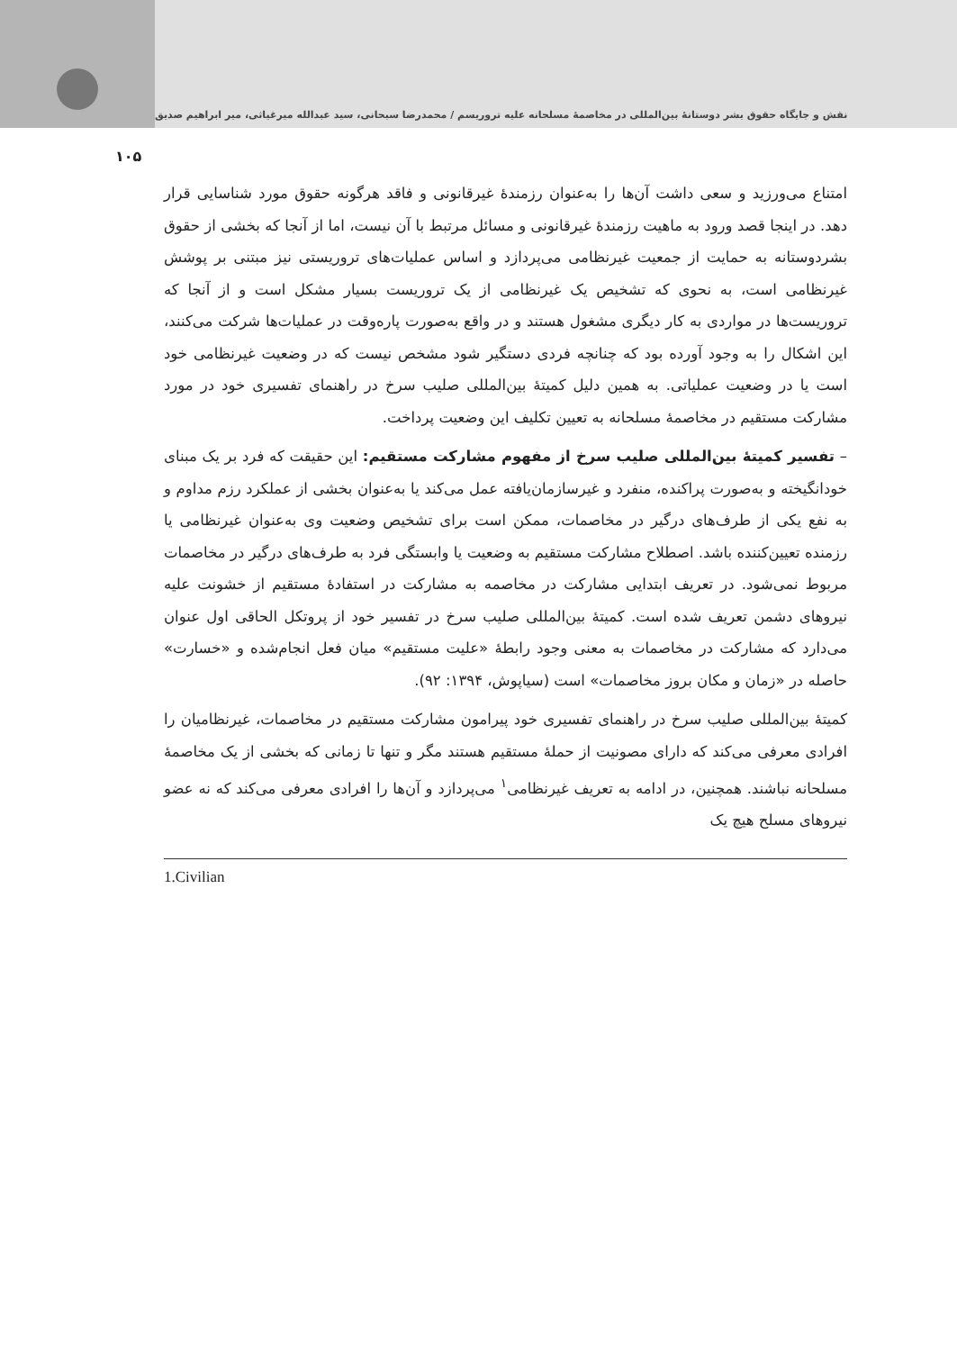نقش و جایگاه حقوق بشر دوستانهٔ بین‌المللی در مخاصمهٔ مسلحانه علیه تروریسم / محمدرضا سبحانی، سید عبدالله میرغیاثی، میر ابراهیم صدیق
۱۰۵
امتناع می‌ورزید و سعی داشت آن‌ها را به‌عنوان رزمندهٔ غیرقانونی و فاقد هرگونه حقوق مورد شناسایی قرار دهد. در اینجا قصد ورود به ماهیت رزمندهٔ غیرقانونی و مسائل مرتبط با آن نیست، اما از آنجا که بخشی از حقوق بشردوستانه به حمایت از جمعیت غیرنظامی می‌پردازد و اساس عملیات‌های تروریستی نیز مبتنی بر پوشش غیرنظامی است، به نحوی که تشخیص یک غیرنظامی از یک تروریست بسیار مشکل است و از آنجا که تروریست‌ها در مواردی به کار دیگری مشغول هستند و در واقع به‌صورت پاره‌وقت در عملیات‌ها شرکت می‌کنند، این اشکال را به وجود آورده بود که چنانچه فردی دستگیر شود مشخص نیست که در وضعیت غیرنظامی خود است یا در وضعیت عملیاتی. به همین دلیل کمیتهٔ بین‌المللی صلیب سرخ در راهنمای تفسیری خود در مورد مشارکت مستقیم در مخاصمهٔ مسلحانه به تعیین تکلیف این وضعیت پرداخت.
– تفسیر کمیتهٔ بین‌المللی صلیب سرخ از مفهوم مشارکت مستقیم: این حقیقت که فرد بر یک مبنای خودانگیخته و به‌صورت پراکنده، منفرد و غیرسازمان‌یافته عمل می‌کند یا به‌عنوان بخشی از عملکرد رزم مداوم و به نفع یکی از طرف‌های درگیر در مخاصمات، ممکن است برای تشخیص وضعیت وی به‌عنوان غیرنظامی یا رزمنده تعیین‌کننده باشد. اصطلاح مشارکت مستقیم به وضعیت یا وابستگی فرد به طرف‌های درگیر در مخاصمات مربوط نمی‌شود. در تعریف ابتدایی مشارکت در مخاصمه به مشارکت در استفادهٔ مستقیم از خشونت علیه نیروهای دشمن تعریف شده است. کمیتهٔ بین‌المللی صلیب سرخ در تفسیر خود از پروتکل الحاقی اول عنوان می‌دارد که مشارکت در مخاصمات به معنی وجود رابطهٔ «علیت مستقیم» میان فعل انجام‌شده و «خسارت» حاصله در «زمان و مکان بروز مخاصمات» است (سیاپوش، ۱۳۹۴: ۹۲).
کمیتهٔ بین‌المللی صلیب سرخ در راهنمای تفسیری خود پیرامون مشارکت مستقیم در مخاصمات، غیرنظامیان را افرادی معرفی می‌کند که دارای مصونیت از حملهٔ مستقیم هستند مگر و تنها تا زمانی که بخشی از یک مخاصمهٔ مسلحانه نباشند. همچنین، در ادامه به تعریف غیرنظامی<sup>۱</sup> می‌پردازد و آن‌ها را افرادی معرفی می‌کند که نه عضو نیروهای مسلح هیچ یک
1.Civilian